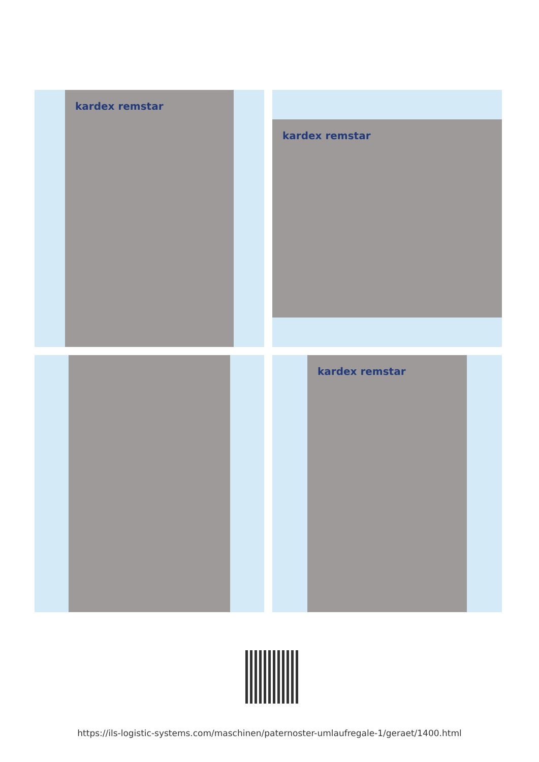kardex remstar
kardex remstar
kardex remstar
https://ils-logistic-systems.com/maschinen/paternoster-umlaufregale-1/geraet/1400.html